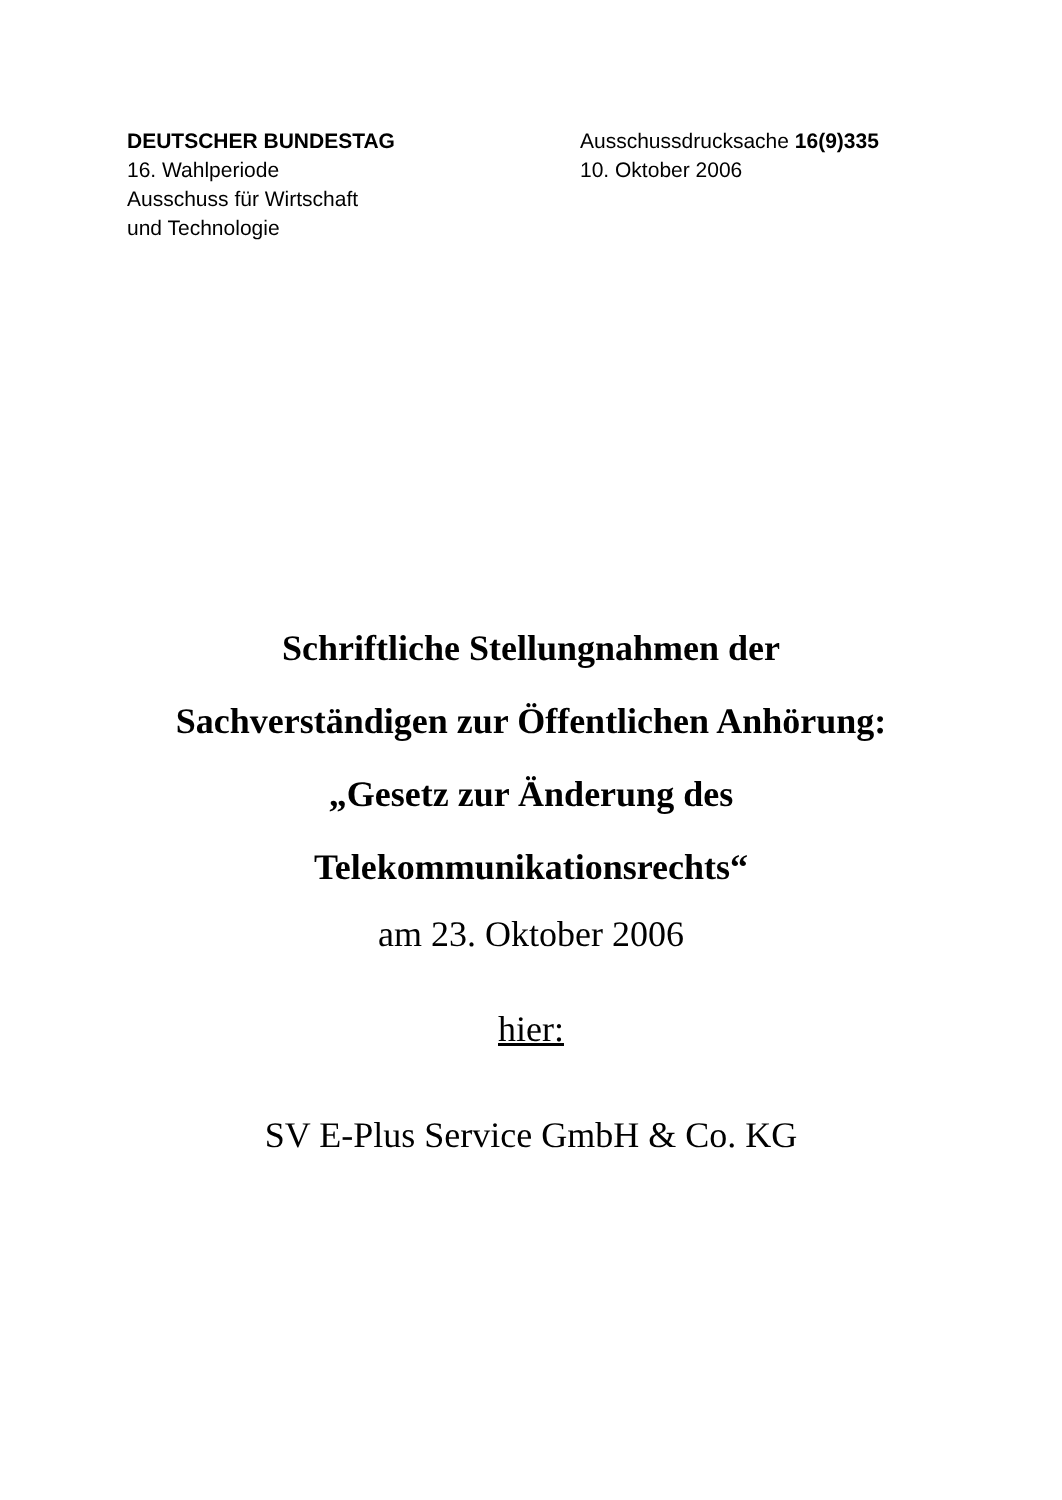DEUTSCHER BUNDESTAG
16. Wahlperiode
Ausschuss für Wirtschaft
und Technologie
Ausschussdrucksache 16(9)335
10. Oktober 2006
Schriftliche Stellungnahmen der
Sachverständigen zur Öffentlichen Anhörung:
„Gesetz zur Änderung des
Telekommunikationsrechts“
am 23. Oktober 2006
hier:
SV E-Plus Service GmbH & Co. KG